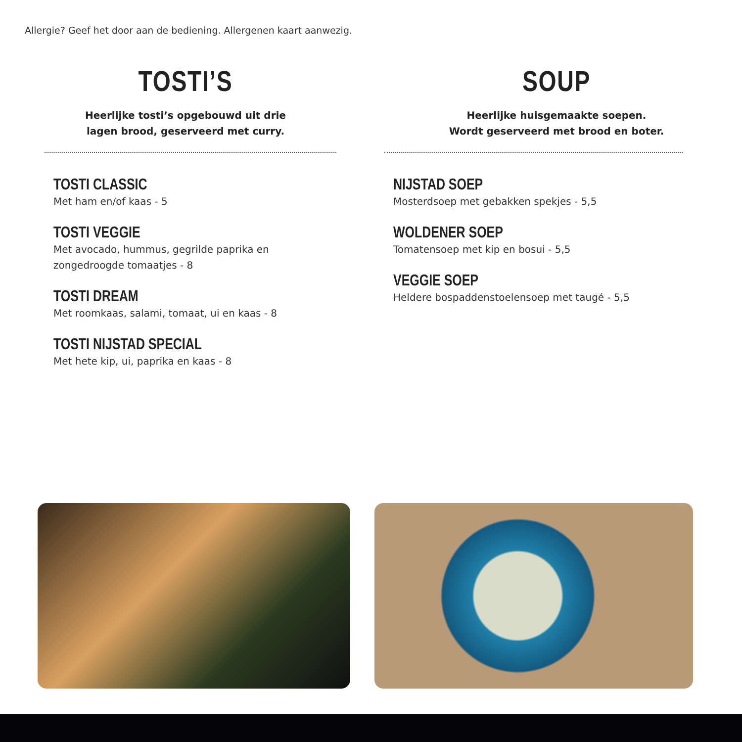Allergie? Geef het door aan de bediening. Allergenen kaart aanwezig.
TOSTI’S
Heerlijke tosti’s opgebouwd uit drie
lagen brood, geserveerd met curry.
TOSTI CLASSIC
Met ham en/of kaas - 5
TOSTI VEGGIE
Met avocado, hummus, gegrilde paprika en
zongedroogde tomaatjes - 8
TOSTI DREAM
Met roomkaas, salami, tomaat, ui en kaas - 8
TOSTI NIJSTAD SPECIAL
Met hete kip, ui, paprika en kaas - 8
SOUP
Heerlijke huisgemaakte soepen.
Wordt geserveerd met brood en boter.
NIJSTAD SOEP
Mosterdsoep met gebakken spekjes - 5,5
WOLDENER SOEP
Tomatensoep met kip en bosui - 5,5
VEGGIE SOEP
Heldere bospaddenstoelensoep met taugé - 5,5